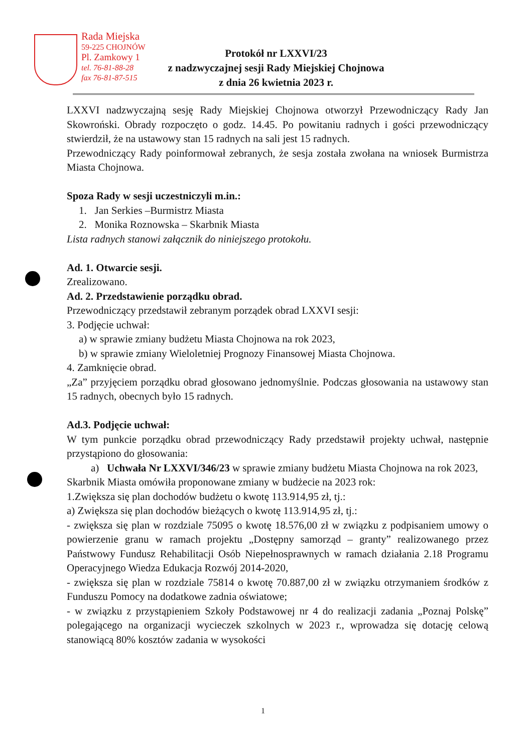Rada Miejska
59-225 CHOJNÓW
Pl. Zamkowy 1
tel. 76-81-88-28
fax 76-81-87-515
Protokół nr LXXVI/23
z nadzwyczajnej sesji Rady Miejskiej Chojnowa
z dnia 26 kwietnia 2023 r.
LXXVI nadzwyczajną sesję Rady Miejskiej Chojnowa otworzył Przewodniczący Rady Jan Skowroński. Obrady rozpoczęto o godz. 14.45. Po powitaniu radnych i gości przewodniczący stwierdził, że na ustawowy stan 15 radnych na sali jest 15 radnych.
Przewodniczący Rady poinformował zebranych, że sesja została zwołana na wniosek Burmistrza Miasta Chojnowa.
Spoza Rady w sesji uczestniczyli m.in.:
1. Jan Serkies –Burmistrz Miasta
2. Monika Roznowska – Skarbnik Miasta
Lista radnych stanowi załącznik do niniejszego protokołu.
Ad. 1. Otwarcie sesji.
Zrealizowano.
Ad. 2. Przedstawienie porządku obrad.
Przewodniczący przedstawił zebranym porządek obrad LXXVI sesji:
3. Podjęcie uchwał:
a) w sprawie zmiany budżetu Miasta Chojnowa na rok 2023,
b) w sprawie zmiany Wieloletniej Prognozy Finansowej Miasta Chojnowa.
4. Zamknięcie obrad.
„Za” przyjęciem porządku obrad głosowano jednomyślnie. Podczas głosowania na ustawowy stan 15 radnych, obecnych było 15 radnych.
Ad.3. Podjęcie uchwał:
W tym punkcie porządku obrad przewodniczący Rady przedstawił projekty uchwał, następnie przystąpiono do głosowania:
a) Uchwała Nr LXXVI/346/23 w sprawie zmiany budżetu Miasta Chojnowa na rok 2023,
Skarbnik Miasta omówiła proponowane zmiany w budżecie na 2023 rok:
1.Zwiększa się plan dochodów budżetu o kwotę 113.914,95 zł, tj.:
a) Zwiększa się plan dochodów bieżących o kwotę 113.914,95 zł, tj.:
- zwiększa się plan w rozdziale 75095 o kwotę 18.576,00 zł w związku z podpisaniem umowy o powierzenie granu w ramach projektu „Dostępny samorząd – granty” realizowanego przez Państwowy Fundusz Rehabilitacji Osób Niepełnosprawnych w ramach działania 2.18 Programu Operacyjnego Wiedza Edukacja Rozwój 2014-2020,
- zwiększa się plan w rozdziale 75814 o kwotę 70.887,00 zł w związku otrzymaniem środków z Funduszu Pomocy na dodatkowe zadnia oświatowe;
- w związku z przystąpieniem Szkoły Podstawowej nr 4 do realizacji zadania „Poznaj Polskę” polegającego na organizacji wycieczek szkolnych w 2023 r., wprowadza się dotację celową stanowiącą 80% kosztów zadania w wysokości
1